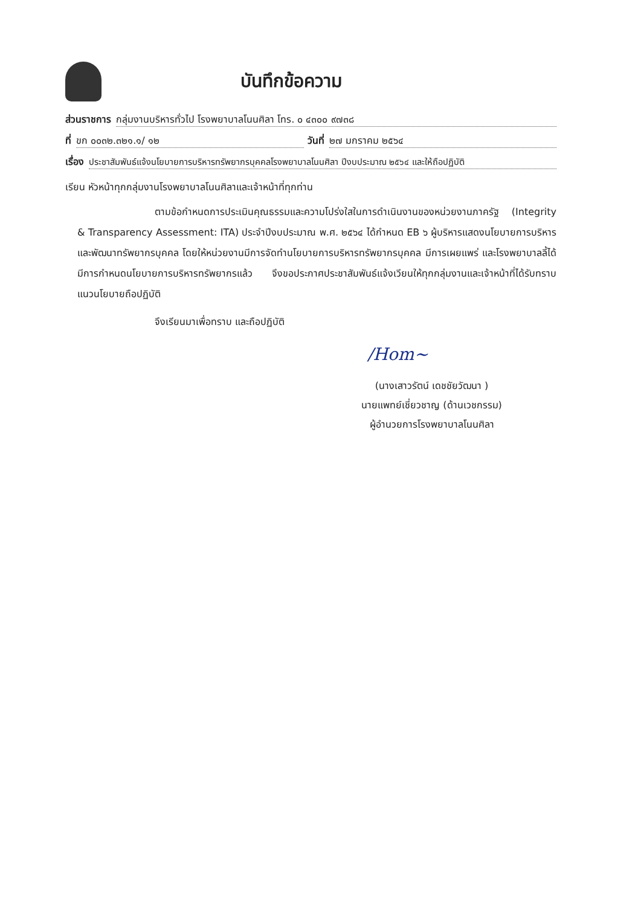บันทึกข้อความ
ส่วนราชการ กลุ่มงานบริหารทั่วไป โรงพยาบาลโนนศิลา โทร. ๐ ๔๓๐๐ ๙๗๓๘
ที่ ขก ๐๐๓๒.๓๒๑.๑/ ๑๒ วันที่ ๒๗ มกราคม ๒๕๖๔
เรื่อง ประชาสัมพันธ์แจ้งนโยบายการบริหารทรัพยากรบุคคลโรงพยาบาลโนนศิลา ปีงบประมาณ ๒๕๖๔ และให้ถือปฏิบัติ
เรียน หัวหน้าทุกกลุ่มงานโรงพยาบาลโนนศิลาและเจ้าหน้าที่ทุกท่าน
ตามข้อกำหนดการประเมินคุณธรรมและความโปร่งใสในการดำเนินงานของหน่วยงานภาครัฐ (Integrity & Transparency Assessment: ITA) ประจำปีงบประมาณ พ.ศ. ๒๕๖๔ ได้กำหนด EB ๖ ผู้บริหารแสดงนโยบายการบริหารและพัฒนาทรัพยากรบุคคล โดยให้หน่วยงานมีการจัดทำนโยบายการบริหารทรัพยากรบุคคล มีการเผยแพร่ และโรงพยาบาลลี้ได้มีการกำหนดนโยบายการบริหารทรัพยากรแล้ว จึงขอประกาศประชาสัมพันธ์แจ้งเวียนให้ทุกกลุ่มงานและเจ้าหน้าที่ได้รับทราบแนวนโยบายถือปฏิบัติ
จึงเรียนมาเพื่อทราบ และถือปฏิบัติ
/Hom~
(นางเสาวรัตน์ เดชชัยวัฒนา )
นายแพทย์เชี่ยวชาญ (ด้านเวชกรรม)
ผู้อำนวยการโรงพยาบาลโนนศิลา